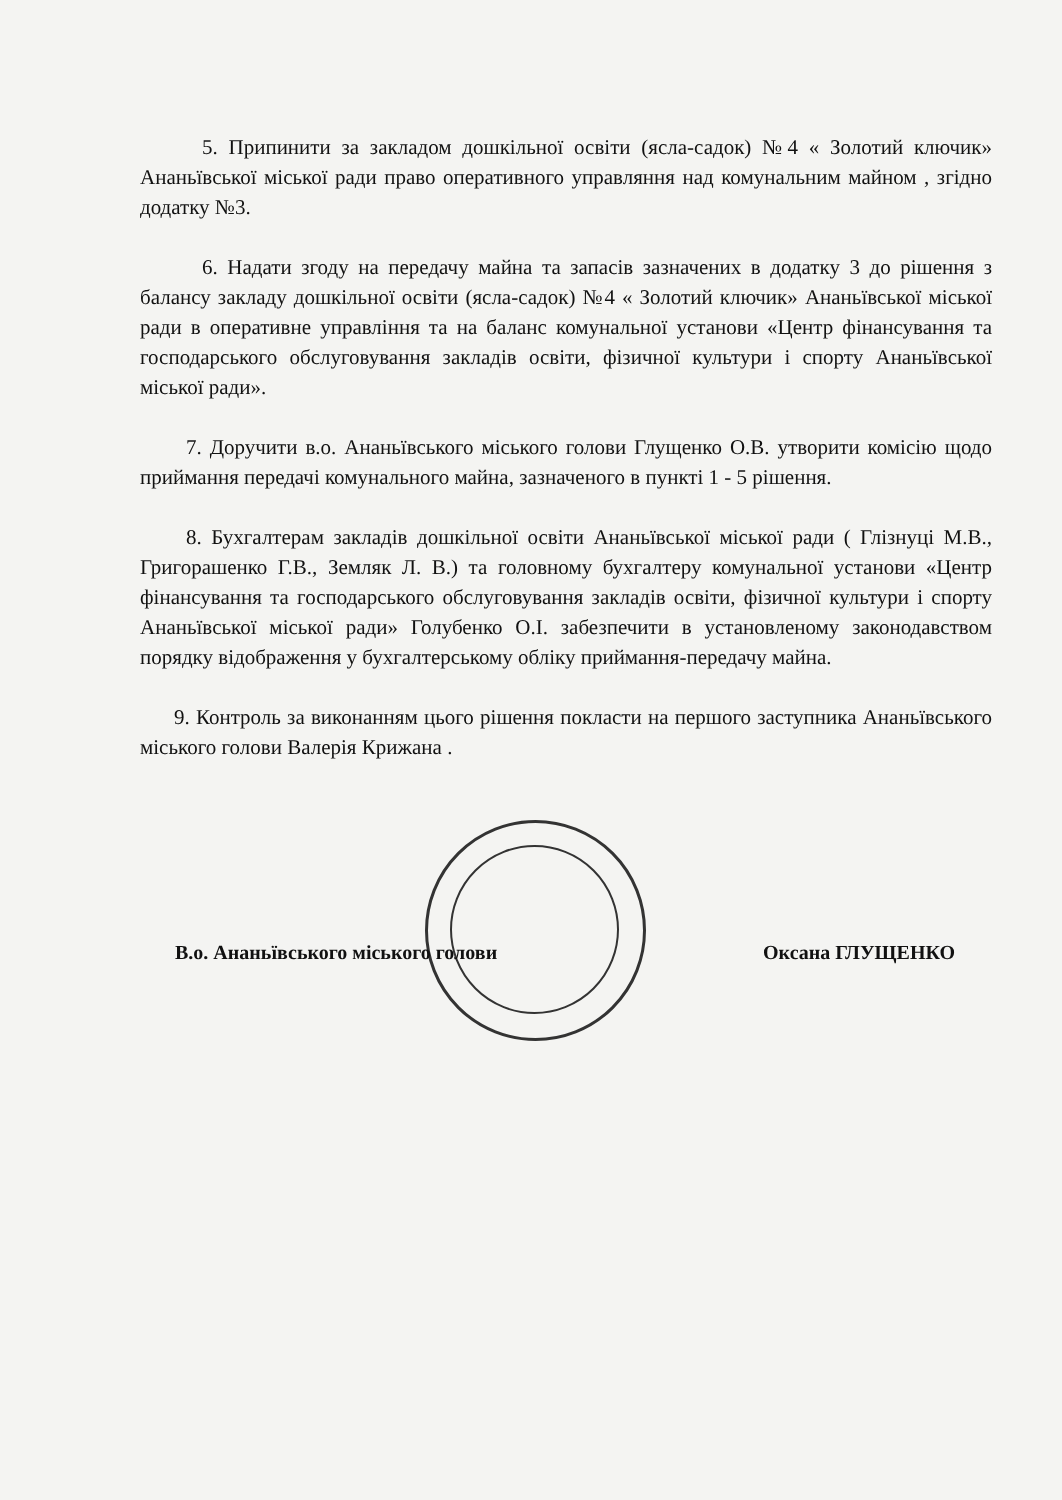5. Припинити за закладом дошкільної освіти (ясла-садок) №4 « Золотий ключик» Ананьївської міської ради право оперативного управляння над комунальним майном , згідно додатку №3.
6. Надати згоду на передачу майна та запасів зазначених в додатку 3 до рішення з балансу закладу дошкільної освіти (ясла-садок) №4 « Золотий ключик» Ананьївської міської ради в оперативне управління та на баланс комунальної установи «Центр фінансування та господарського обслуговування закладів освіти, фізичної культури і спорту Ананьївської міської ради».
7. Доручити в.о. Ананьївського міського голови Глущенко О.В. утворити комісію щодо приймання передачі комунального майна, зазначеного в пункті 1 - 5 рішення.
8. Бухгалтерам закладів дошкільної освіти Ананьївської міської ради ( Глізнуці М.В., Григорашенко Г.В., Земляк Л. В.) та головному бухгалтеру комунальної установи «Центр фінансування та господарського обслуговування закладів освіти, фізичної культури і спорту Ананьївської міської ради» Голубенко О.І. забезпечити в установленому законодавством порядку відображення у бухгалтерському обліку приймання-передачу майна.
9. Контроль за виконанням цього рішення покласти на першого заступника Ананьївського міського голови Валерія Крижана .
В.о. Ананьївського міського голови Оксана ГЛУЩЕНКО